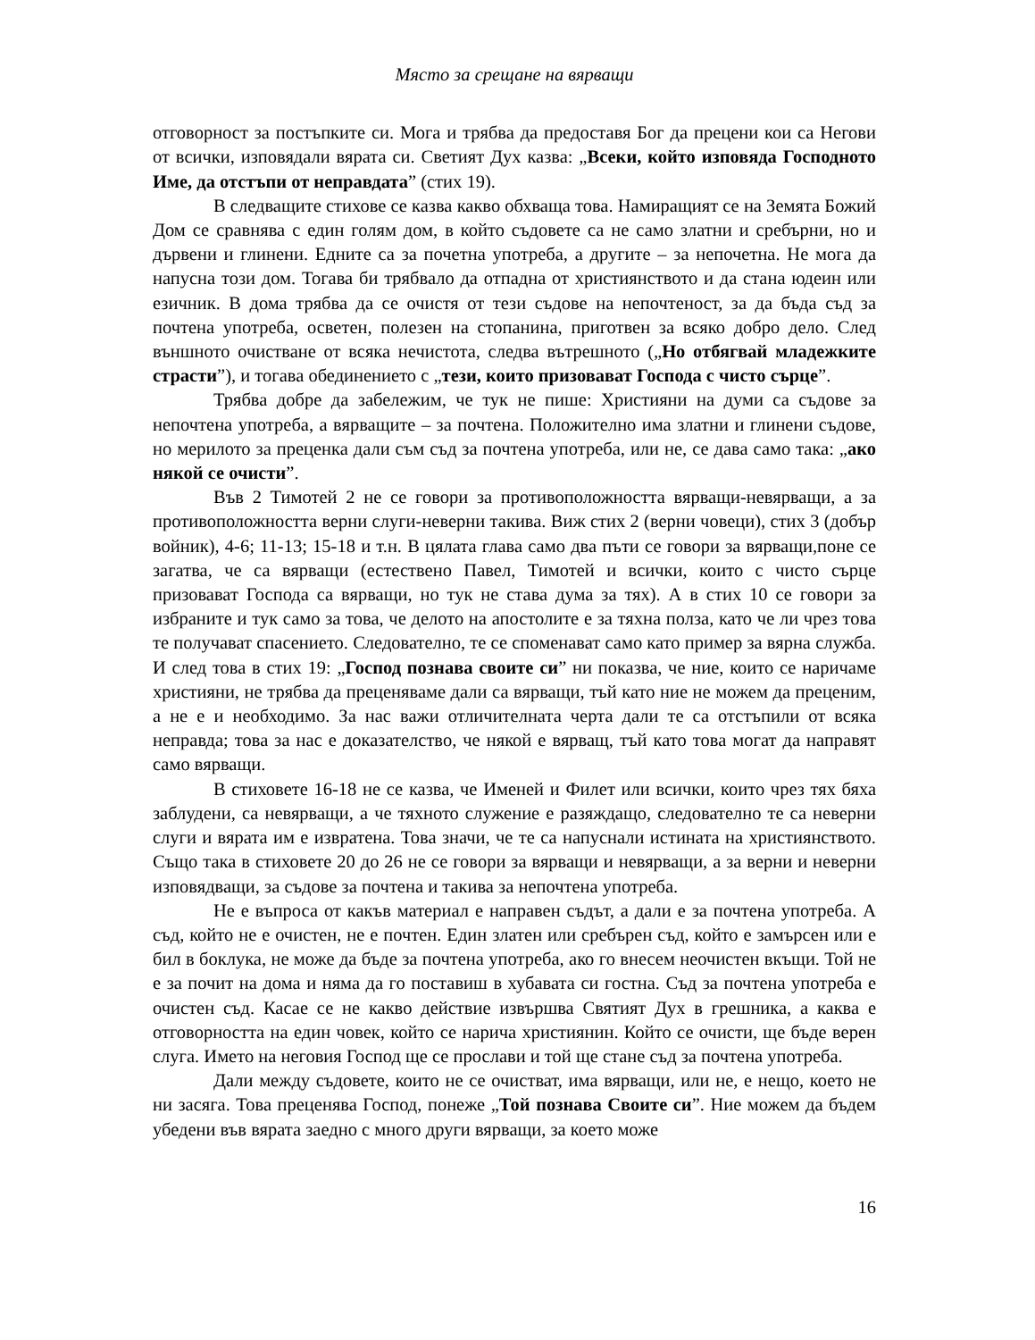Място за срещане на вярващи
отговорност за постъпките си. Мога и трябва да предоставя Бог да прецени кои са Негови от всички, изповядали вярата си. Светият Дух казва: „Всеки, който изповяда Господното Име, да отстъпи от неправдата” (стих 19).
В следващите стихове се казва какво обхваща това. Намиращият се на Земята Божий Дом се сравнява с един голям дом, в който съдовете са не само златни и сребърни, но и дървени и глинени. Едните са за почетна употреба, а другите – за непочетна. Не мога да напусна този дом. Тогава би трябвало да отпадна от християнството и да стана юдеин или езичник. В дома трябва да се очистя от тези съдове на непочтеност, за да бъда съд за почтена употреба, осветен, полезен на стопанина, приготвен за всяко добро дело. След външното очистване от всяка нечистота, следва вътрешното („Но отбягвай младежките страсти”), и тогава обединението с „тези, които призовават Господа с чисто сърце”.
Трябва добре да забележим, че тук не пише: Християни на думи са съдове за непочтена употреба, а вярващите – за почтена. Положително има златни и глинени съдове, но мерилото за преценка дали съм съд за почтена употреба, или не, се дава само така: „ако някой се очисти”.
Във 2 Тимотей 2 не се говори за противоположността вярващи-невярващи, а за противоположността верни слуги-неверни такива. Виж стих 2 (верни човеци), стих 3 (добър войник), 4-6; 11-13; 15-18 и т.н. В цялата глава само два пъти се говори за вярващи,поне се загатва, че са вярващи (естествено Павел, Тимотей и всички, които с чисто сърце призовават Господа са вярващи, но тук не става дума за тях). А в стих 10 се говори за избраните и тук само за това, че делото на апостолите е за тяхна полза, като че ли чрез това те получават спасението. Следователно, те се споменават само като пример за вярна служба. И след това в стих 19: „Господ познава своите си” ни показва, че ние, които се наричаме християни, не трябва да преценяваме дали са вярващи, тъй като ние не можем да преценим, а не е и необходимо. За нас важи отличителната черта дали те са отстъпили от всяка неправда; това за нас е доказателство, че някой е вярващ, тъй като това могат да направят само вярващи.
В стиховете 16-18 не се казва, че Именей и Филет или всички, които чрез тях бяха заблудени, са невярващи, а че тяхното служение е разяждащо, следователно те са неверни слуги и вярата им е извратена. Това значи, че те са напуснали истината на християнството. Също така в стиховете 20 до 26 не се говори за вярващи и невярващи, а за верни и неверни изповядващи, за съдове за почтена и такива за непочтена употреба.
Не е въпроса от какъв материал е направен съдът, а дали е за почтена употреба. А съд, който не е очистен, не е почтен. Един златен или сребърен съд, който е замърсен или е бил в боклука, не може да бъде за почтена употреба, ако го внесем неочистен вкъщи. Той не е за почит на дома и няма да го поставиш в хубавата си гостна. Съд за почтена употреба е очистен съд. Касае се не какво действие извършва Святият Дух в грешника, а каква е отговорността на един човек, който се нарича християнин. Който се очисти, ще бъде верен слуга. Името на неговия Господ ще се прослави и той ще стане съд за почтена употреба.
Дали между съдовете, които не се очистват, има вярващи, или не, е нещо, което не ни засяга. Това преценява Господ, понеже „Той познава Своите си”. Ние можем да бъдем убедени във вярата заедно с много други вярващи, за което може
16